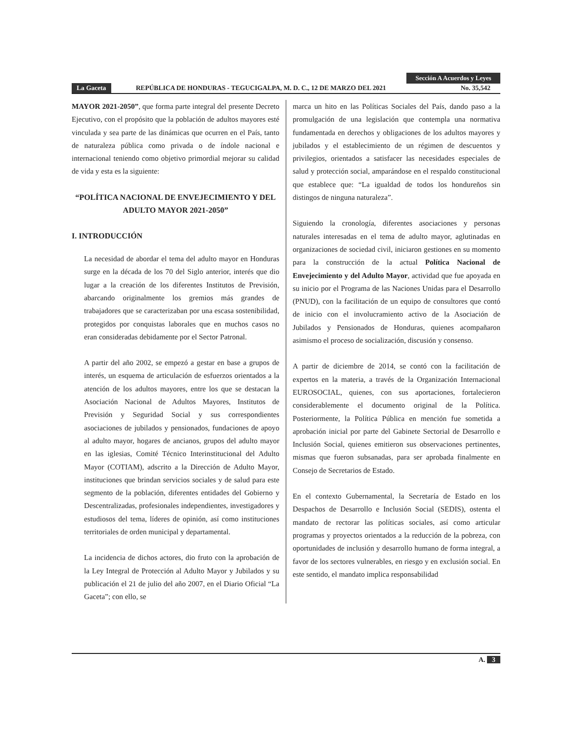Sección A Acuerdos y Leyes
La Gaceta REPÚBLICA DE HONDURAS - TEGUCIGALPA, M. D. C., 12 DE MARZO DEL 2021 No. 35,542
MAYOR 2021-2050”, que forma parte integral del presente Decreto Ejecutivo, con el propósito que la población de adultos mayores esté vinculada y sea parte de las dinámicas que ocurren en el País, tanto de naturaleza pública como privada o de índole nacional e internacional teniendo como objetivo primordial mejorar su calidad de vida y esta es la siguiente:
“POLÍTICA NACIONAL DE ENVEJECIMIENTO Y DEL ADULTO MAYOR 2021-2050”
I. INTRODUCCIÓN
La necesidad de abordar el tema del adulto mayor en Honduras surge en la década de los 70 del Siglo anterior, interés que dio lugar a la creación de los diferentes Institutos de Previsión, abarcando originalmente los gremios más grandes de trabajadores que se caracterizaban por una escasa sostenibilidad, protegidos por conquistas laborales que en muchos casos no eran consideradas debidamente por el Sector Patronal.
A partir del año 2002, se empezó a gestar en base a grupos de interés, un esquema de articulación de esfuerzos orientados a la atención de los adultos mayores, entre los que se destacan la Asociación Nacional de Adultos Mayores, Institutos de Previsión y Seguridad Social y sus correspondientes asociaciones de jubilados y pensionados, fundaciones de apoyo al adulto mayor, hogares de ancianos, grupos del adulto mayor en las iglesias, Comité Técnico Interinstitucional del Adulto Mayor (COTIAM), adscrito a la Dirección de Adulto Mayor, instituciones que brindan servicios sociales y de salud para este segmento de la población, diferentes entidades del Gobierno y Descentralizadas, profesionales independientes, investigadores y estudiosos del tema, líderes de opinión, así como instituciones territoriales de orden municipal y departamental.
La incidencia de dichos actores, dio fruto con la aprobación de la Ley Integral de Protección al Adulto Mayor y Jubilados y su publicación el 21 de julio del año 2007, en el Diario Oficial “La Gaceta”; con ello, se
marca un hito en las Políticas Sociales del País, dando paso a la promulgación de una legislación que contempla una normativa fundamentada en derechos y obligaciones de los adultos mayores y jubilados y el establecimiento de un régimen de descuentos y privilegios, orientados a satisfacer las necesidades especiales de salud y protección social, amparándose en el respaldo constitucional que establece que: “La igualdad de todos los hondureños sin distingos de ninguna naturaleza”.
Siguiendo la cronología, diferentes asociaciones y personas naturales interesadas en el tema de adulto mayor, aglutinadas en organizaciones de sociedad civil, iniciaron gestiones en su momento para la construcción de la actual Política Nacional de Envejecimiento y del Adulto Mayor, actividad que fue apoyada en su inicio por el Programa de las Naciones Unidas para el Desarrollo (PNUD), con la facilitación de un equipo de consultores que contó de inicio con el involucramiento activo de la Asociación de Jubilados y Pensionados de Honduras, quienes acompañaron asimismo el proceso de socialización, discusión y consenso.
A partir de diciembre de 2014, se contó con la facilitación de expertos en la materia, a través de la Organización Internacional EUROSOCIAL, quienes, con sus aportaciones, fortalecieron considerablemente el documento original de la Política. Posteriormente, la Política Pública en mención fue sometida a aprobación inicial por parte del Gabinete Sectorial de Desarrollo e Inclusión Social, quienes emitieron sus observaciones pertinentes, mismas que fueron subsanadas, para ser aprobada finalmente en Consejo de Secretarios de Estado.
En el contexto Gubernamental, la Secretaría de Estado en los Despachos de Desarrollo e Inclusión Social (SEDIS), ostenta el mandato de rectorar las políticas sociales, así como articular programas y proyectos orientados a la reducción de la pobreza, con oportunidades de inclusión y desarrollo humano de forma integral, a favor de los sectores vulnerables, en riesgo y en exclusión social. En este sentido, el mandato implica responsabilidad
A. 3